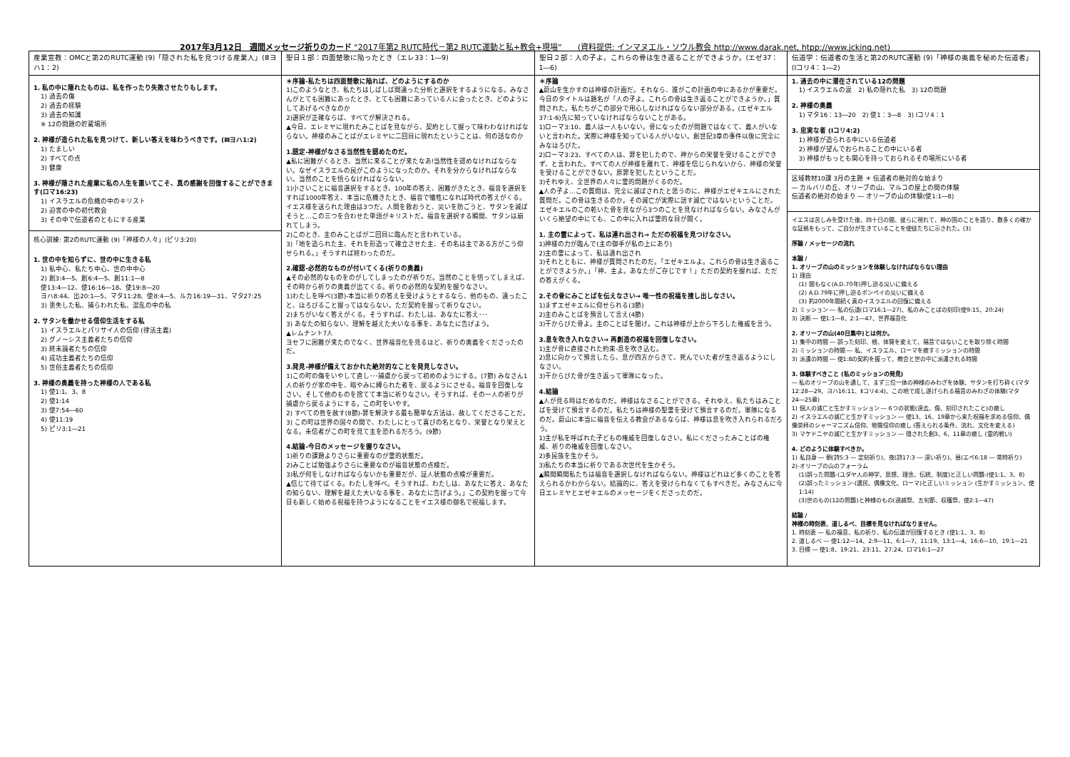2017年3月12日　週間メッセージ祈りのカード “2017年第2 RUTC時代－第2 RUTC運動と私+教会+現場”　　(資料提供: インマヌエル・ソウル教会 http://www.darak.net, htpp://www.jcking.net)
| 産業宣教：OMCと第2のRUTC運動 (9)「隠された私を見つける産業人」(Ⅲヨハ1：2) | 聖日１部：四面楚歌に陥ったとき（エレ33：1―9) | 聖日２部：人の子よ。これらの骨は生き返ることができようか。(エゼ37：1―6) | 伝道学：伝道者の生活と第2のRUTC運動 (9)「神様の奥義を秘めた伝道者」(Ⅰコリ4：1―2) |
| 1. 私の中に隠れたものは、私を作ったり失敗させたりもします。 1) 過去の傷 2) 過去の経験 3) 過去の知識 ※ 12の問題の貯蔵場所 2. 神様が造られた私を見つけて、新しい答えを味わうべきです。(Ⅲヨハ1:2) 1) たましい 2) すべての点 3) 健康 3. 神様が隠された産業に私の人生を置いてこそ、真の感謝を回復することができます(ロマ16:23) 1) イスラエルの危機の中のキリスト 2) 迫害の中の初代教会 3) その中で伝道者のともにする産業 核心訓練: 第2のRUTC運動 (9)「神様の人々」(ピリ3:20) 1. 世の中を知らずに、世の中に生きる私 1) 私中心、私たち中心、世の中中心 2) 創3:4―5、創6:4―5、創11:1―8 使13:4―12、使16:16―18、使19:8―20 ヨハ8:44、出20:1―5、マタ11:28、使8:4―5、ルカ16:19―31、マタ27:25 3) 喪失した私、捕らわれた私、混乱の中の私 2. サタンを働かせる信仰生活をする私 1) イスラエルとパリサイ人の信仰 (律法主義) 2) グノーシス主義者たちの信仰 3) 終末論者たちの信仰 4) 成功主義者たちの信仰 5) 世俗主義者たちの信仰 3. 神様の奥義を持った神様の人である私 1) 使1:1、3、8 2) 使1:14 3) 使7:54―60 4) 使11:19 5) ピリ3:1―21 | ＊序論-私たちは四面楚歌に陥れば、どのようにするのか 1)このようなとき、私たちはしばしば間違った分析と選択をするようになる。みなさんがとても困難にあったとき、とても困難にあっている人に会ったとき、どのようにしてあげるべきなのか 2)選択が正確ならば、すべてが解決される。 ▲今日、エレミヤに現れたみことばを見ながら、契約として握って味わわなければならない。神様のみことばがエレミヤに二回目に現れたということは、何の話なのか 1.認定-神様がなさる当然性を認めたのだ。 ▲私に困難がくるとき、当然に来ることが来たなあ!当然性を認めなければならない。なぜイスラエルの民がこのようになったのか。それを分からなければならない。当然のことを悟らなければならない。 1)小さいことに福音選択をするとき、100年の答え、困難がきたとき、福音を選択をすれば1000年答え、本当に危機きたとき、福音で犠牲になれば時代の答えがくる。イエス様を送られた理由は3つだ。人間を救おうと、災いを防ごうと、サタンを滅ぼそうと…この三つを合わせた単語がキリストだ。福音を選択する瞬間、サタンは崩れてしまう。 2)このとき、主のみことばが二回目に臨んだと言われている。 3)「地を造られた主、それを形造って確立させた主、その名は主である方がこう仰せられる。」そうすれば終わったのだ。 2.確認-必然的なものが付いてくる(祈りの奥義) ▲その必然的なものをのがしてしまったのが祈りだ。当然のことを悟ってしまえば、その時から祈りの奥義が出てくる。祈りの必然的な契約を握りなさい。 1)わたしを呼べ(3節)-本当に祈りの答えを受けようとするなら、他のもの、違ったこと、ほろびること握ってはならない。ただ契約を握って祈りなさい。 2)まちがいなく答えがくる。そうすれば、わたしは、あなたに答え･･･ 3) あなたの知らない、理解を越えた大いなる事を、あなたに告げよう。 ▲レムナント7人 ヨセフに困難が来たのでなく、世界福音化を見るほど、祈りの奥義をくださったのだ。 3.発見-神様が備えておかれた絶対的なことを発見しなさい。 1)この町の傷をいやして直し･･･捕虜から戻って初めのようにする。(7節) みなさん1人の祈りが家の中を、暗やみに縛られた者を、戻るようにさせる。福音を回復しなさい。そして他のものを捨てて本当に祈りなさい。そうすれば、その一人の祈りが捕虜から戻るようにする。この町をいやす。 2) すべての咎を赦す(8節)-罪を解決する最も簡単な方法は、赦してくださることだ。 3) この町は世界の国々の間で、わたしにとって喜びの名となり、栄誉となり栄えとなる。未信者がこの町を見て主を恐れるだろう。(9節) 4.結論-今日のメッセージを握りなさい。 1)祈りの課題よりさらに重要なのが霊的状態だ。 2)みことば勉強よりさらに重要なのが福音状態の点検だ。 3)私が何をしなければならないかも重要だが、証人状態の点検が重要だ。 ▲信じて待てばくる。わたしを呼べ。そうすれば、わたしは、あなたに答え、あなたの知らない、理解を越えた大いなる事を、あなたに告げよう。」この契約を握って今日も新しく始める祝福を持つようになることをイエス様の御名で祝福します。 | ＊序論 ▲蔚山を生かすのは神様の計画だ。それなら、誰がこの計画の中にあるかが重要だ。今日のタイトルは題名が「人の子よ。これらの骨は生き返ることができようか。」質問された。私たちがこの部分で用心しなければならない部分がある。(エゼキエル37:1-6)先に知っていなければならないことがある。 1)ローマ3:10、義人は一人もいない。骨になったのが問題ではなくて、義人がいないと言われた。実際に神様を知っている人がいない。創世記3章の事件以後に完全にみなほろびた。 2)ローマ3:23、すべての人は、罪を犯したので、神からの栄誉を受けることができず、と言われた。すべての人が神様を離れて、神様を信じられないから、神様の栄誉を受けることができない。原罪を犯したということだ。 3)それゆえ、全世界の人々に霊的問題がくるのだ。 ▲人の子よ…この質問は、完全に滅ぼされたと思うのに、神様がエゼキエルにされた質問だ。この骨は生きるのか。その滅亡が実際に話す滅亡ではないということだ。エゼキエルのこの乾いた骨を見ながら3つのことを見なければならない。みなさんがいくら絶望の中にても、この中に入れば霊的な目が開く。 1. 主の霊によって、私は連れ出され→ ただの祝福を見つけなさい。 1)神様の力が臨んで(主の御手が私の上にあり) 2)主の霊によって、私は連れ出され 3)それとともに、神様が質問されたのだ。「エゼキエルよ。これらの骨は生き返ることができようか。」「神、主よ。あなたがご存じです！」ただの契約を握れば、ただの答えがくる。 2.その骨にみことばを伝えなさい→ 唯一性の祝福を捜し出しなさい。 1)まずエゼキエルに仰せられる(3節) 2)主のみことばを預言して言え(4節) 3)干からびた骨よ。主のことばを聞け。これは神様が上から下ろした権威を言う。 3.息を吹き入れなさい→ 再創造の祝福を回復しなさい。 1)主が骨に直接された約束-息を吹き込む。 2)息に向かって預言したら、息が四方からきて、死んでいた者が生き返るようにしなさい。 3)干からびた骨が生き返って軍隊になった。 4.結論 ▲人が見る時はだめなのだ。神様はなさることができる。それゆえ、私たちはみことばを受けて預言するのだ。私たちは神様の聖霊を受けて預言するのだ。軍隊になるのだ。蔚山に本当に福音を伝える教会があるならば、神様は息を吹き入れられるだろう。 1)主が私を呼ばれた子どもの権威を回復しなさい。私にくださったみことばの権威、祈りの権威を回復しなさい。 2)多民族を生かそう。 3)私たちの本当に祈りである次世代を生かそう。 ▲瞬間瞬間私たちは福音を選択しなければならない。神様はどれほど多くのことを答えられるかわからない。結論的に、答えを受けられなくてもすべきだ。みなさんに今日エレミヤとエゼキエルのメッセージをくださったのだ。 | 1. 過去の中に潜在されている12の問題 1) イスラエルの涙 2) 私の隠れた私 3) 12の問題 2. 神様の奥義 1) マタ16：13―20 2) 使1：3―8 3) Ⅰコリ4：1 3. 忠実な者 (Ⅰコリ4:2) 1) 神様が造られる中にいる伝道者 2) 神様が望んでおられることの中にいる者 3) 神様がもっとも関心を持っておられるその場所にいる者 区域教材10課 3月の主題 ＊ 伝道者の絶対的な始まり ― カルバリの丘、オリーブの山、マルコの屋上の間の体験 伝道者の絶対の始まり ― オリーブの山の体験(使1:1―8) イエスは苦しみを受けた後、四十日の間、彼らに現れて、神の国のことを語り、数多くの確かな証拠をもって、ご自分が生きていることを使徒たちに示された。(3) 序論 / メッセージの流れ 本論 / 1. オリーブの山のミッションを体験しなければならない理由 1) 理由 (1) 間もなく(A.D.70年)押し迫る災いに備える (2) A.D.79年に押し迫るポンペイの災いに備える (3) 約2000年間続く真のイスラエルの回復に備える 2) ミッション ― 私の伝道(ロマ16:1―27)、私のみことばの刻印(使9:15、20:24) 3) 決断 ― 使1:1―8、2:1―47、世界福音化 2. オリーブの山(40日集中)とは何か。 1) 集中の時間 ― 誤った刻印、根、体質を変えて、福音ではないことを取り除く時間 2) ミッションの時間 ― 私、イスラエル、ローマを癒すミッションの時間 3) 派遣の時間 ― 使1:8の契約を握って、教会と世の中に派遣される時間 3. 体験すべきこと (私のミッションの発見) ― 私のオリーブの山を通して、まず三位一体の神様のみわざを体験、サタンを打ち砕く(マタ12:28―29、ヨハ16:11、Ⅱコリ4:4)、この地で成し遂げられる福音のみわざの体験(マタ24―25章) 1) 個人の滅亡と生かすミッション ― 6つの状態(過去、傷、刻印されたこと)の癒し 2) イスラエルの滅亡と生かすミッション ― 使13、16、19章から来た祝福を求める信仰、偶像崇拝のシャーマニズム信仰、物質信仰の癒し (答えられる条件、流れ、文化を変える) 3) マケドニヤの滅亡と生かすミッション ― 隠された創3、6、11章の癒し (霊的戦い) 4. どのように体験すべきか。 1) 私自身 ― 朝(詩5:3 ― 定刻祈り)、夜(詩17:3 ― 深い祈り)、昼(エペ6:18 ― 常時祈り) 2)-オリーブの山のフォーラム (1)誤った問題-(ユダヤ人の神学、思想、理念、伝統、制度)と正しい問題-(使1:1、3、8) (2)誤ったミッション-(選民、偶像文化、ローマ)と正しいミッション (生かすミッション、使1:14) (3)世のもの(12の問題)と神様のもの(過越祭、五旬節、収穫祭、使2:1―47) 結論 / 神様の時刻表、道しるべ、目標を見なければなりません。 1. 時刻表 ― 私の福音、私の祈り、私の伝道が回復するとき (使1:1、3、8) 2. 道しるべ ― 使1:12―14、2:9―11、6:1―7、11:19、13:1―4、16:6―10、19:1―21 3. 目標 ― 使1:8、19:21、23:11、27:24、ロマ16:1―27 |